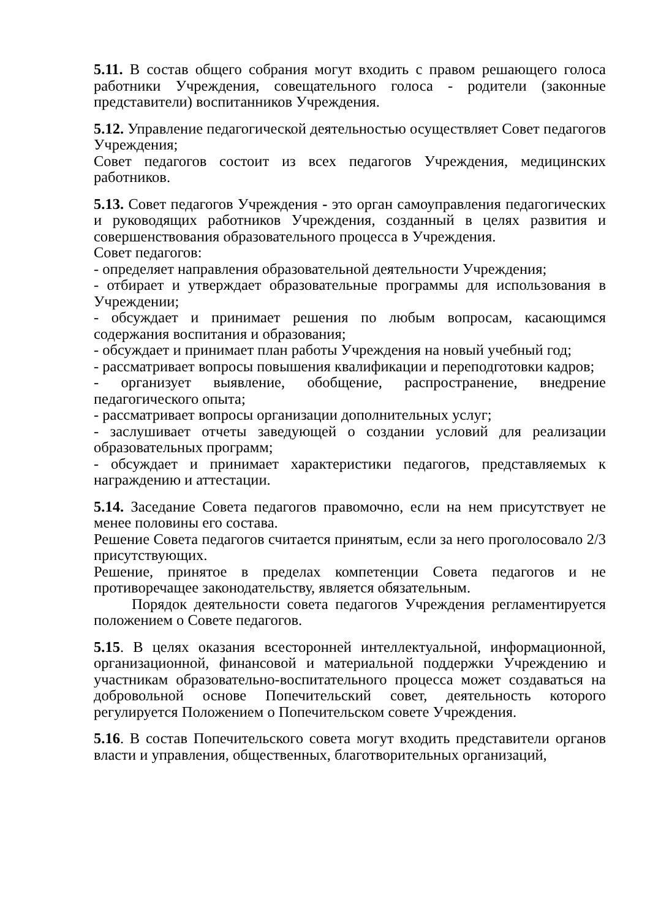5.11. В состав общего собрания могут входить с правом решающего голоса работники Учреждения, совещательного голоса - родители (законные представители) воспитанников Учреждения.
5.12. Управление педагогической деятельностью осуществляет Совет педагогов Учреждения;
Совет педагогов состоит из всех педагогов Учреждения, медицинских работников.
5.13. Совет педагогов Учреждения - это орган самоуправления педагогических и руководящих работников Учреждения, созданный в целях развития и совершенствования образовательного процесса в Учреждения.
Совет педагогов:
- определяет направления образовательной деятельности Учреждения;
- отбирает и утверждает образовательные программы для использования в Учреждении;
- обсуждает и принимает решения по любым вопросам, касающимся содержания воспитания и образования;
- обсуждает и принимает план работы Учреждения на новый учебный год;
- рассматривает вопросы повышения квалификации и переподготовки кадров;
- организует выявление, обобщение, распространение, внедрение педагогического опыта;
- рассматривает вопросы организации дополнительных услуг;
- заслушивает отчеты заведующей о создании условий для реализации образовательных программ;
- обсуждает и принимает характеристики педагогов, представляемых к награждению и аттестации.
5.14. Заседание Совета педагогов правомочно, если на нем присутствует не менее половины его состава.
Решение Совета педагогов считается принятым, если за него проголосовало 2/3 присутствующих.
Решение, принятое в пределах компетенции Совета педагогов и не противоречащее законодательству, является обязательным.
Порядок деятельности совета педагогов Учреждения регламентируется положением о Совете педагогов.
5.15. В целях оказания всесторонней интеллектуальной, информационной, организационной, финансовой и материальной поддержки Учреждению и участникам образовательно-воспитательного процесса может создаваться на добровольной основе Попечительский совет, деятельность которого регулируется Положением о Попечительском совете Учреждения.
5.16. В состав Попечительского совета могут входить представители органов власти и управления, общественных, благотворительных организаций,